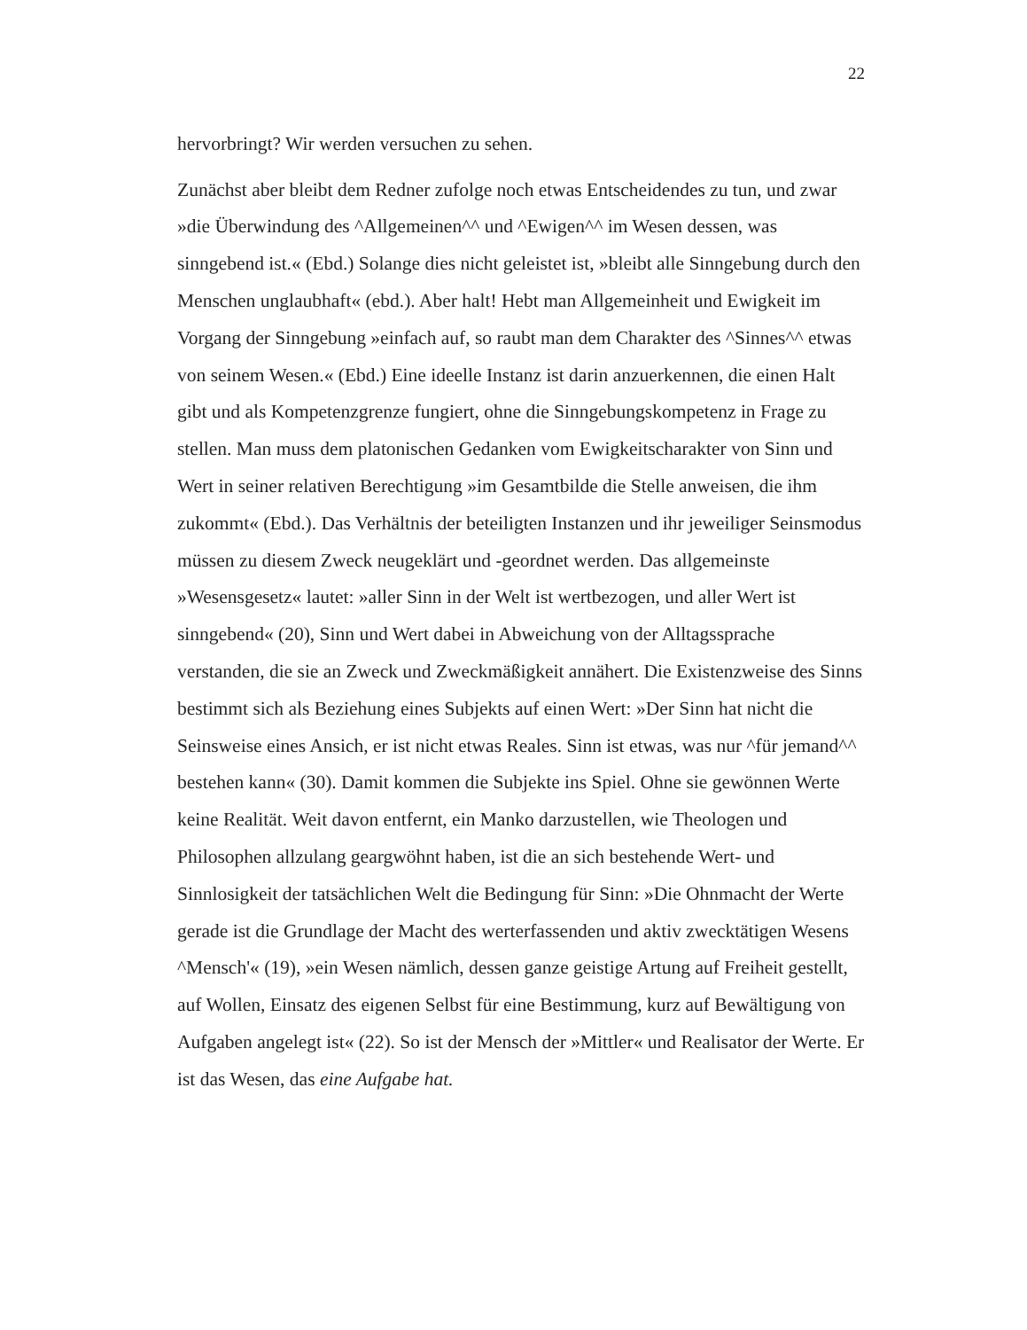22
hervorbringt? Wir werden versuchen zu sehen.
Zunächst aber bleibt dem Redner zufolge noch etwas Entscheidendes zu tun, und zwar »die Überwindung des ^Allgemeinen^^ und ^Ewigen^^ im Wesen dessen, was sinngebend ist.« (Ebd.) Solange dies nicht geleistet ist, »bleibt alle Sinngebung durch den Menschen unglaubhaft« (ebd.). Aber halt! Hebt man Allgemeinheit und Ewigkeit im Vorgang der Sinngebung »einfach auf, so raubt man dem Charakter des ^Sinnes^^ etwas von seinem Wesen.« (Ebd.) Eine ideelle Instanz ist darin anzuerkennen, die einen Halt gibt und als Kompetenzgrenze fungiert, ohne die Sinngebungskompetenz in Frage zu stellen. Man muss dem platonischen Gedanken vom Ewigkeitscharakter von Sinn und Wert in seiner relativen Berechtigung »im Gesamtbilde die Stelle anweisen, die ihm zukommt« (Ebd.). Das Verhältnis der beteiligten Instanzen und ihr jeweiliger Seinsmodus müssen zu diesem Zweck neugeklärt und -geordnet werden. Das allgemeinste »Wesensgesetz« lautet: »aller Sinn in der Welt ist wertbezogen, und aller Wert ist sinngebend« (20), Sinn und Wert dabei in Abweichung von der Alltagssprache verstanden, die sie an Zweck und Zweckmäßigkeit annähert. Die Existenzweise des Sinns bestimmt sich als Beziehung eines Subjekts auf einen Wert: »Der Sinn hat nicht die Seinsweise eines Ansich, er ist nicht etwas Reales. Sinn ist etwas, was nur ^für jemand^^ bestehen kann« (30). Damit kommen die Subjekte ins Spiel. Ohne sie gewönnen Werte keine Realität. Weit davon entfernt, ein Manko darzustellen, wie Theologen und Philosophen allzulang geargwöhnt haben, ist die an sich bestehende Wert- und Sinnlosigkeit der tatsächlichen Welt die Bedingung für Sinn: »Die Ohnmacht der Werte gerade ist die Grundlage der Macht des werterfassenden und aktiv zwecktätigen Wesens ^Mensch'« (19), »ein Wesen nämlich, dessen ganze geistige Artung auf Freiheit gestellt, auf Wollen, Einsatz des eigenen Selbst für eine Bestimmung, kurz auf Bewältigung von Aufgaben angelegt ist« (22). So ist der Mensch der »Mittler« und Realisator der Werte. Er ist das Wesen, das eine Aufgabe hat.